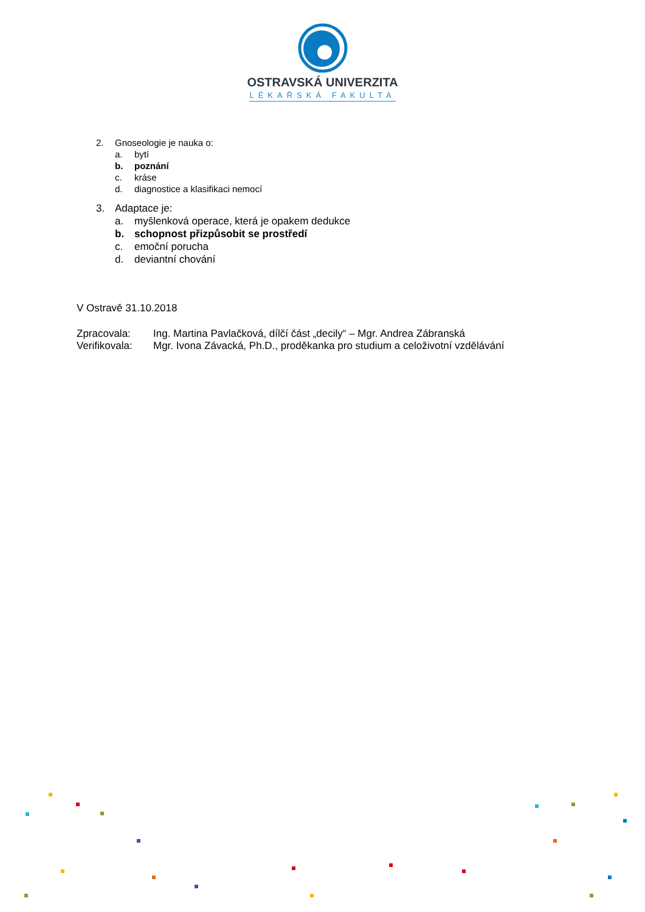OSTRAVSKÁ UNIVERZITA
LÉKAŘSKÁ FAKULTA
2. Gnoseologie je nauka o:
a. bytí
b. poznání
c. kráse
d. diagnostice a klasifikaci nemocí
3. Adaptace je:
a. myšlenková operace, která je opakem dedukce
b. schopnost přizpůsobit se prostředí
c. emoční porucha
d. deviantní chování
V Ostravě 31.10.2018
Zpracovala: Ing. Martina Pavlačková, dílčí část „decily“ – Mgr. Andrea Zábranská
Verifikovala: Mgr. Ivona Závacká, Ph.D., proděkanka pro studium a celoživotní vzdělávání